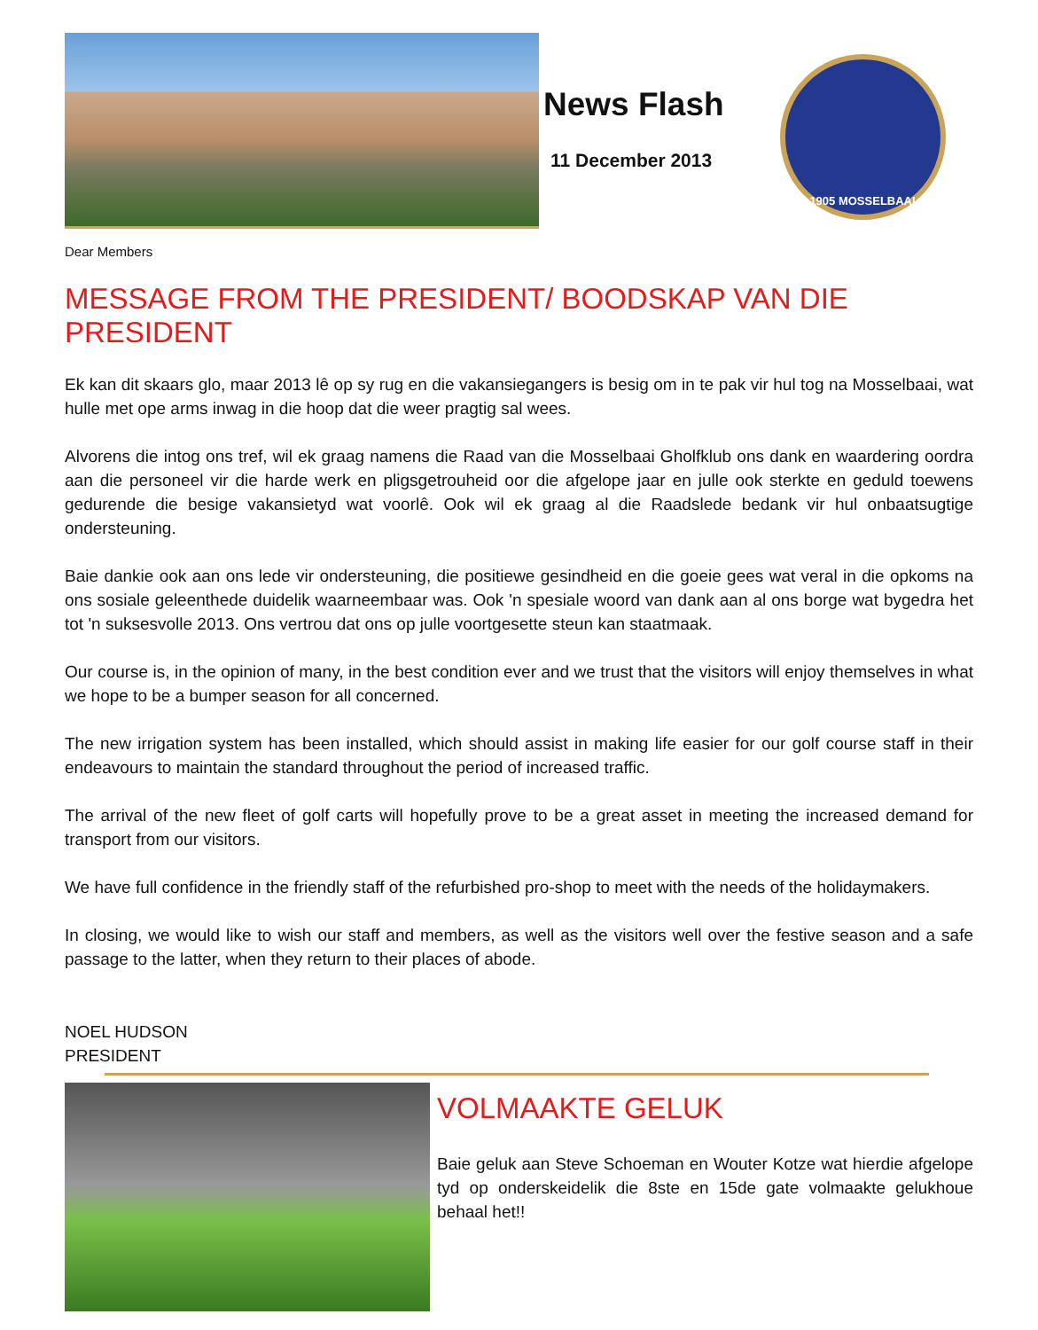News Flash
11 December 2013
1905 MOSSELBAAI
Dear Members
MESSAGE FROM THE PRESIDENT/ BOODSKAP VAN DIE PRESIDENT
Ek kan dit skaars glo, maar 2013 lê op sy rug en die vakansiegangers is besig om in te pak vir hul tog na Mosselbaai, wat hulle met ope arms inwag in die hoop dat die weer pragtig sal wees.
Alvorens die intog ons tref, wil ek graag namens die Raad van die Mosselbaai Gholfklub ons dank en waardering oordra aan die personeel vir die harde werk en pligsgetrouheid oor die afgelope jaar en julle ook sterkte en geduld toewens gedurende die besige vakansietyd wat voorlê. Ook wil ek graag al die Raadslede bedank vir hul onbaatsugtige ondersteuning.
Baie dankie ook aan ons lede vir ondersteuning, die positiewe gesindheid en die goeie gees wat veral in die opkoms na ons sosiale geleenthede duidelik waarneembaar was. Ook 'n spesiale woord van dank aan al ons borge wat bygedra het tot 'n suksesvolle 2013. Ons vertrou dat ons op julle voortgesette steun kan staatmaak.
Our course is, in the opinion of many, in the best condition ever and we trust that the visitors will enjoy themselves in what we hope to be a bumper season for all concerned.
The new irrigation system has been installed, which should assist in making life easier for our golf course staff in their endeavours to maintain the standard throughout the period of increased traffic.
The arrival of the new fleet of golf carts will hopefully prove to be a great asset in meeting the increased demand for transport from our visitors.
We have full confidence in the friendly staff of the refurbished pro-shop to meet with the needs of the holidaymakers.
In closing, we would like to wish our staff and members, as well as the visitors well over the festive season and a safe passage to the latter, when they return to their places of abode.
NOEL HUDSON
PRESIDENT
VOLMAAKTE GELUK
Baie geluk aan Steve Schoeman en Wouter Kotze wat hierdie afgelope tyd op onderskeidelik die 8ste en 15de gate volmaakte gelukhoue behaal het!!